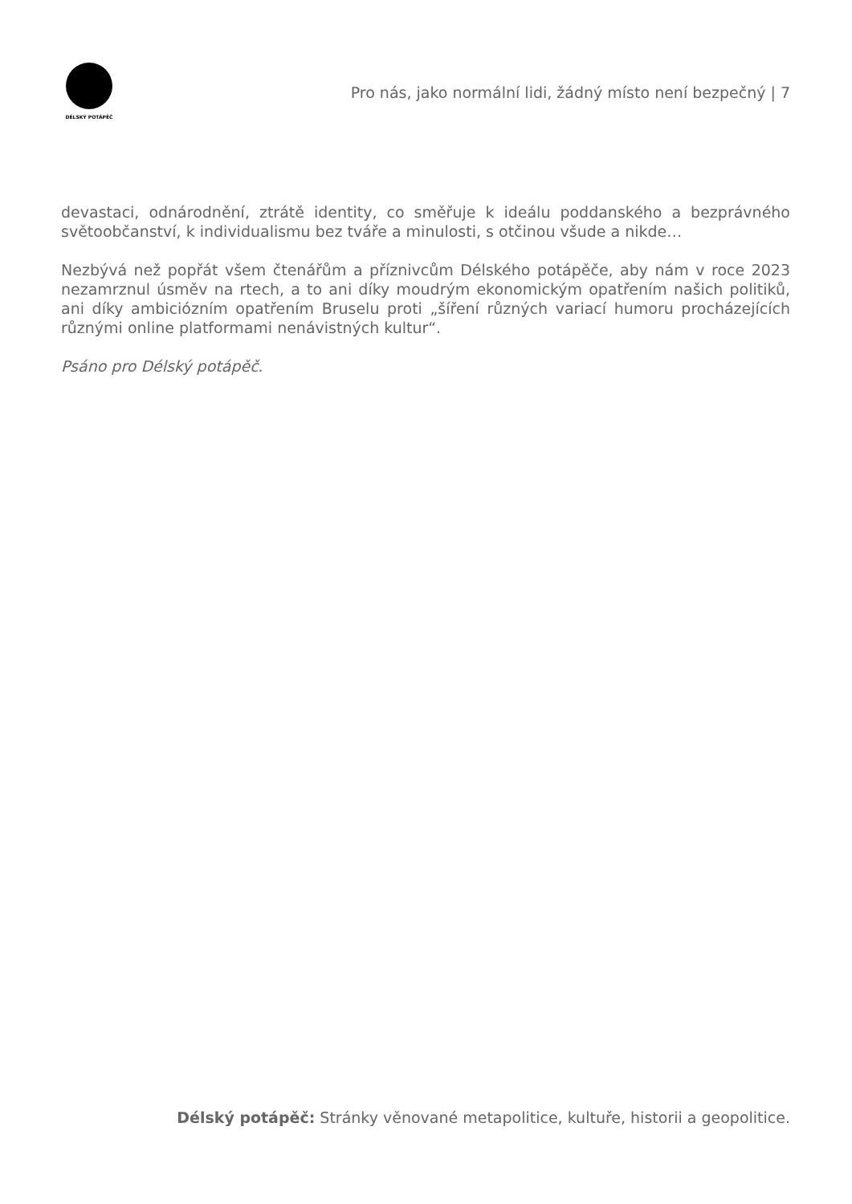DÉLSKÝ POTÁPĚČ
Pro nás, jako normální lidi, žádný místo není bezpečný | 7
devastaci, odnárodnění, ztrátě identity, co směřuje k ideálu poddanského a bezprávného světoobčanství, k individualismu bez tváře a minulosti, s otčinou všude a nikde…
Nezbývá než popřát všem čtenářům a příznivcům Délského potápěče, aby nám v roce 2023 nezamrznul úsměv na rtech, a to ani díky moudrým ekonomickým opatřením našich politiků, ani díky ambiciózním opatřením Bruselu proti „šíření různých variací humoru procházejících různými online platformami nenávistných kultur“.
Psáno pro Délský potápěč.
Délský potápěč: Stránky věnované metapolitice, kultuře, historii a geopolitice.